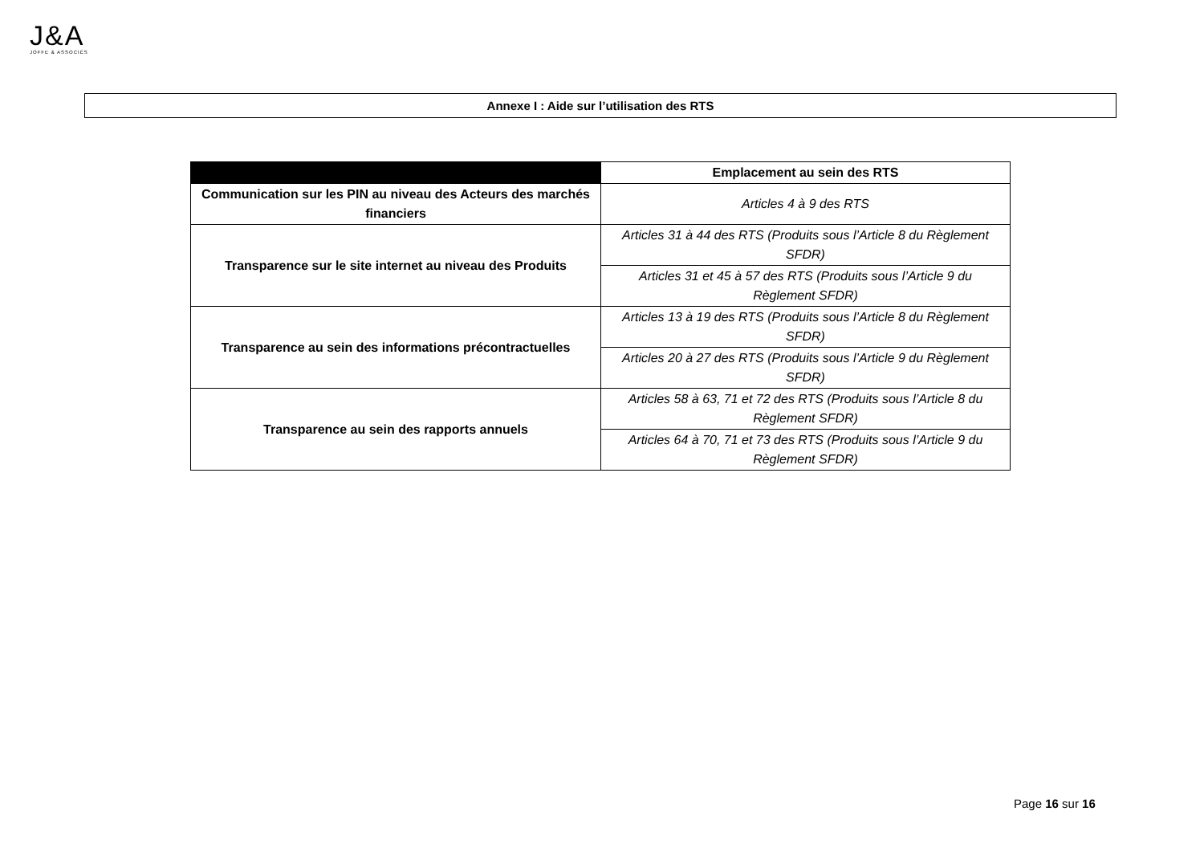J&A
JOFFE & ASSOCIÉS
Annexe I : Aide sur l’utilisation des RTS
| | Emplacement au sein des RTS |
| --- | --- |
| Communication sur les PIN au niveau des Acteurs des marchés financiers | Articles 4 à 9 des RTS |
| Transparence sur le site internet au niveau des Produits | Articles 31 à 44 des RTS (Produits sous l’Article 8 du Règlement SFDR) |
| | Articles 31 et 45 à 57 des RTS (Produits sous l’Article 9 du Règlement SFDR) |
| Transparence au sein des informations précontractuelles | Articles 13 à 19 des RTS (Produits sous l’Article 8 du Règlement SFDR) |
| | Articles 20 à 27 des RTS (Produits sous l’Article 9 du Règlement SFDR) |
| Transparence au sein des rapports annuels | Articles 58 à 63, 71 et 72 des RTS (Produits sous l’Article 8 du Règlement SFDR) |
| | Articles 64 à 70, 71 et 73 des RTS (Produits sous l’Article 9 du Règlement SFDR) |
Page 16 sur 16